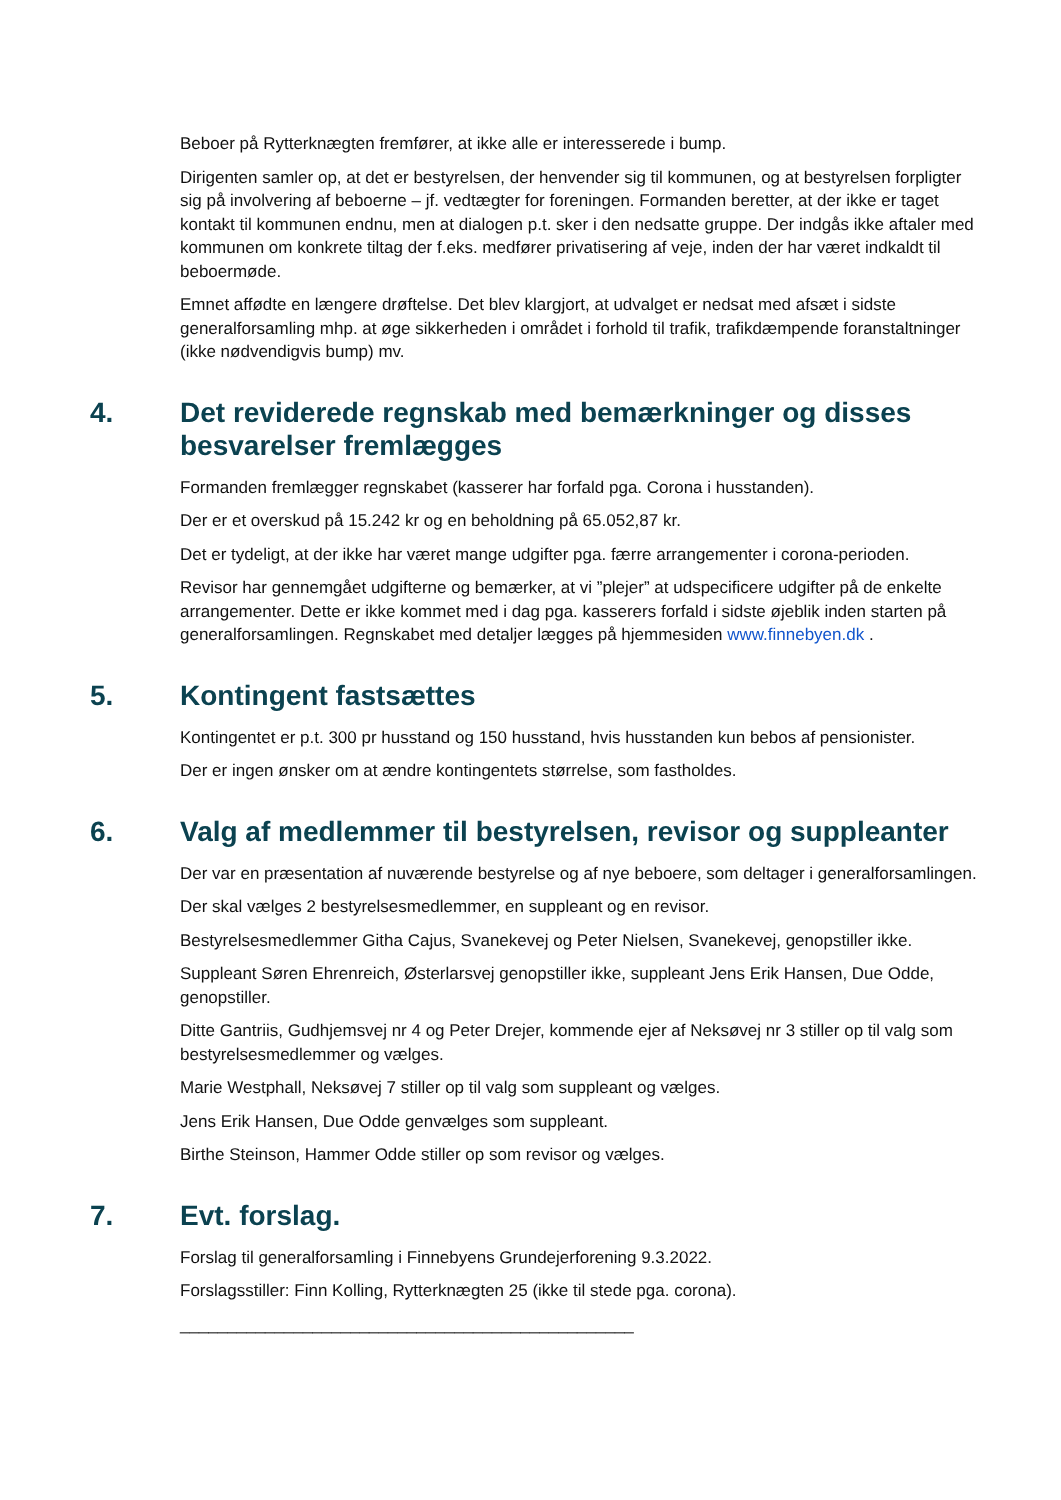Beboer på Rytterknægten fremfører, at ikke alle er interesserede i bump.
Dirigenten samler op, at det er bestyrelsen, der henvender sig til kommunen, og at bestyrelsen forpligter sig på involvering af beboerne – jf. vedtægter for foreningen. Formanden beretter, at der ikke er taget kontakt til kommunen endnu, men at dialogen p.t. sker i den nedsatte gruppe. Der indgås ikke aftaler med kommunen om konkrete tiltag der f.eks. medfører privatisering af veje, inden der har været indkaldt til beboermøde.
Emnet affødte en længere drøftelse. Det blev klargjort, at udvalget er nedsat med afsæt i sidste generalforsamling mhp. at øge sikkerheden i området i forhold til trafik, trafikdæmpende foranstaltninger (ikke nødvendigvis bump) mv.
4. Det reviderede regnskab med bemærkninger og disses besvarelser fremlægges
Formanden fremlægger regnskabet (kasserer har forfald pga. Corona i husstanden).
Der er et overskud på 15.242 kr og en beholdning på 65.052,87 kr.
Det er tydeligt, at der ikke har været mange udgifter pga. færre arrangementer i corona-perioden.
Revisor har gennemgået udgifterne og bemærker, at vi ”plejer” at udspecificere udgifter på de enkelte arrangementer. Dette er ikke kommet med i dag pga. kasserers forfald i sidste øjeblik inden starten på generalforsamlingen. Regnskabet med detaljer lægges på hjemmesiden www.finnebyen.dk .
5. Kontingent fastsættes
Kontingentet er p.t. 300 pr husstand og 150 husstand, hvis husstanden kun bebos af pensionister.
Der er ingen ønsker om at ændre kontingentets størrelse, som fastholdes.
6. Valg af medlemmer til bestyrelsen, revisor og suppleanter
Der var en præsentation af nuværende bestyrelse og af nye beboere, som deltager i generalforsamlingen.
Der skal vælges 2 bestyrelsesmedlemmer, en suppleant og en revisor.
Bestyrelsesmedlemmer Githa Cajus, Svanekevej og Peter Nielsen, Svanekevej, genopstiller ikke.
Suppleant Søren Ehrenreich, Østerlarsvej genopstiller ikke, suppleant Jens Erik Hansen, Due Odde, genopstiller.
Ditte Gantriis, Gudhjemsvej nr 4 og Peter Drejer, kommende ejer af Neksøvej nr 3 stiller op til valg som bestyrelsesmedlemmer og vælges.
Marie Westphall, Neksøvej 7 stiller op til valg som suppleant og vælges.
Jens Erik Hansen, Due Odde genvælges som suppleant.
Birthe Steinson, Hammer Odde stiller op som revisor og vælges.
7. Evt. forslag.
Forslag til generalforsamling i Finnebyens Grundejerforening 9.3.2022.
Forslagsstiller: Finn Kolling, Rytterknægten 25 (ikke til stede pga. corona).
________________________________________________